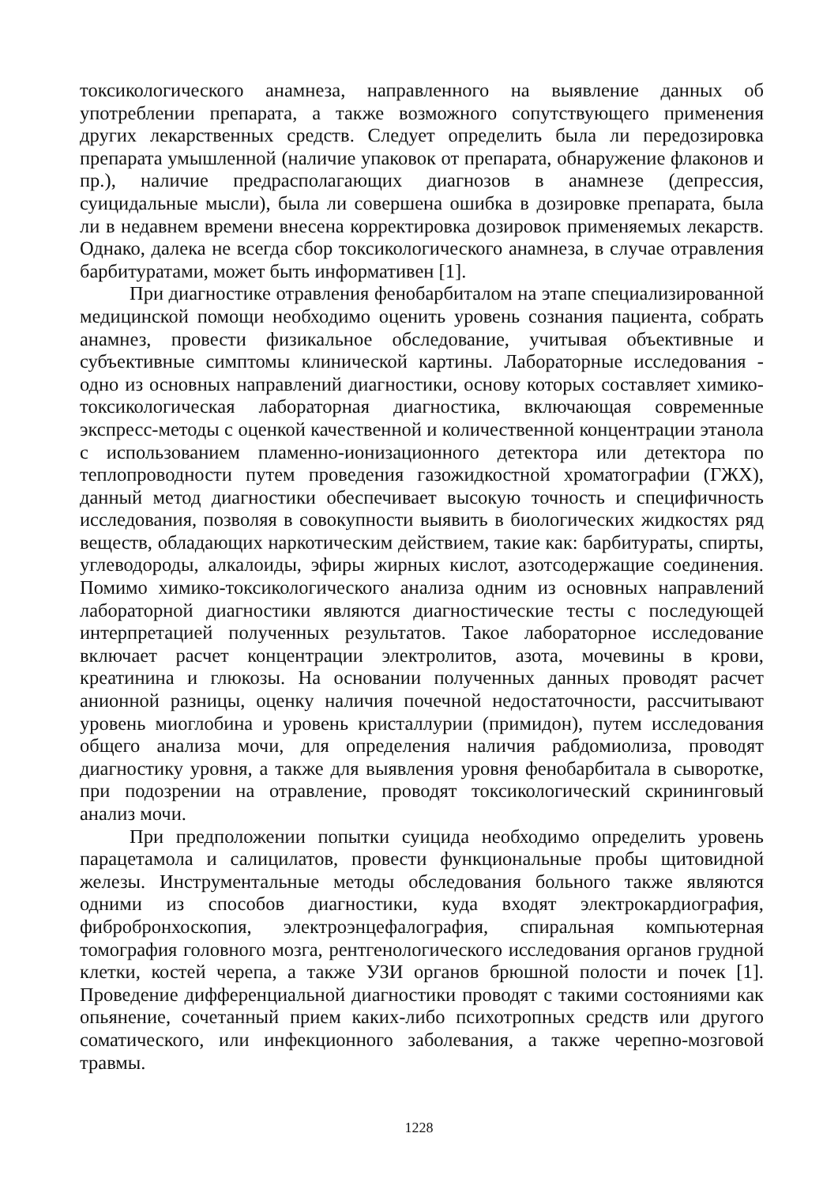токсикологического анамнеза, направленного на выявление данных об употреблении препарата, а также возможного сопутствующего применения других лекарственных средств. Следует определить была ли передозировка препарата умышленной (наличие упаковок от препарата, обнаружение флаконов и пр.), наличие предрасполагающих диагнозов в анамнезе (депрессия, суицидальные мысли), была ли совершена ошибка в дозировке препарата, была ли в недавнем времени внесена корректировка дозировок применяемых лекарств. Однако, далека не всегда сбор токсикологического анамнеза, в случае отравления барбитуратами, может быть информативен [1].
При диагностике отравления фенобарбиталом на этапе специализированной медицинской помощи необходимо оценить уровень сознания пациента, собрать анамнез, провести физикальное обследование, учитывая объективные и субъективные симптомы клинической картины. Лабораторные исследования - одно из основных направлений диагностики, основу которых составляет химико-токсикологическая лабораторная диагностика, включающая современные экспресс-методы с оценкой качественной и количественной концентрации этанола с использованием пламенно-ионизационного детектора или детектора по теплопроводности путем проведения газожидкостной хроматографии (ГЖХ), данный метод диагностики обеспечивает высокую точность и специфичность исследования, позволяя в совокупности выявить в биологических жидкостях ряд веществ, обладающих наркотическим действием, такие как: барбитураты, спирты, углеводороды, алкалоиды, эфиры жирных кислот, азотсодержащие соединения. Помимо химико-токсикологического анализа одним из основных направлений лабораторной диагностики являются диагностические тесты с последующей интерпретацией полученных результатов. Такое лабораторное исследование включает расчет концентрации электролитов, азота, мочевины в крови, креатинина и глюкозы. На основании полученных данных проводят расчет анионной разницы, оценку наличия почечной недостаточности, рассчитывают уровень миоглобина и уровень кристаллурии (примидон), путем исследования общего анализа мочи, для определения наличия рабдомиолиза, проводят диагностику уровня, а также для выявления уровня фенобарбитала в сыворотке, при подозрении на отравление, проводят токсикологический скрининговый анализ мочи.
При предположении попытки суицида необходимо определить уровень парацетамола и салицилатов, провести функциональные пробы щитовидной железы. Инструментальные методы обследования больного также являются одними из способов диагностики, куда входят электрокардиография, фибробронхоскопия, электроэнцефалография, спиральная компьютерная томография головного мозга, рентгенологического исследования органов грудной клетки, костей черепа, а также УЗИ органов брюшной полости и почек [1]. Проведение дифференциальной диагностики проводят с такими состояниями как опьянение, сочетанный прием каких-либо психотропных средств или другого соматического, или инфекционного заболевания, а также черепно-мозговой травмы.
1228